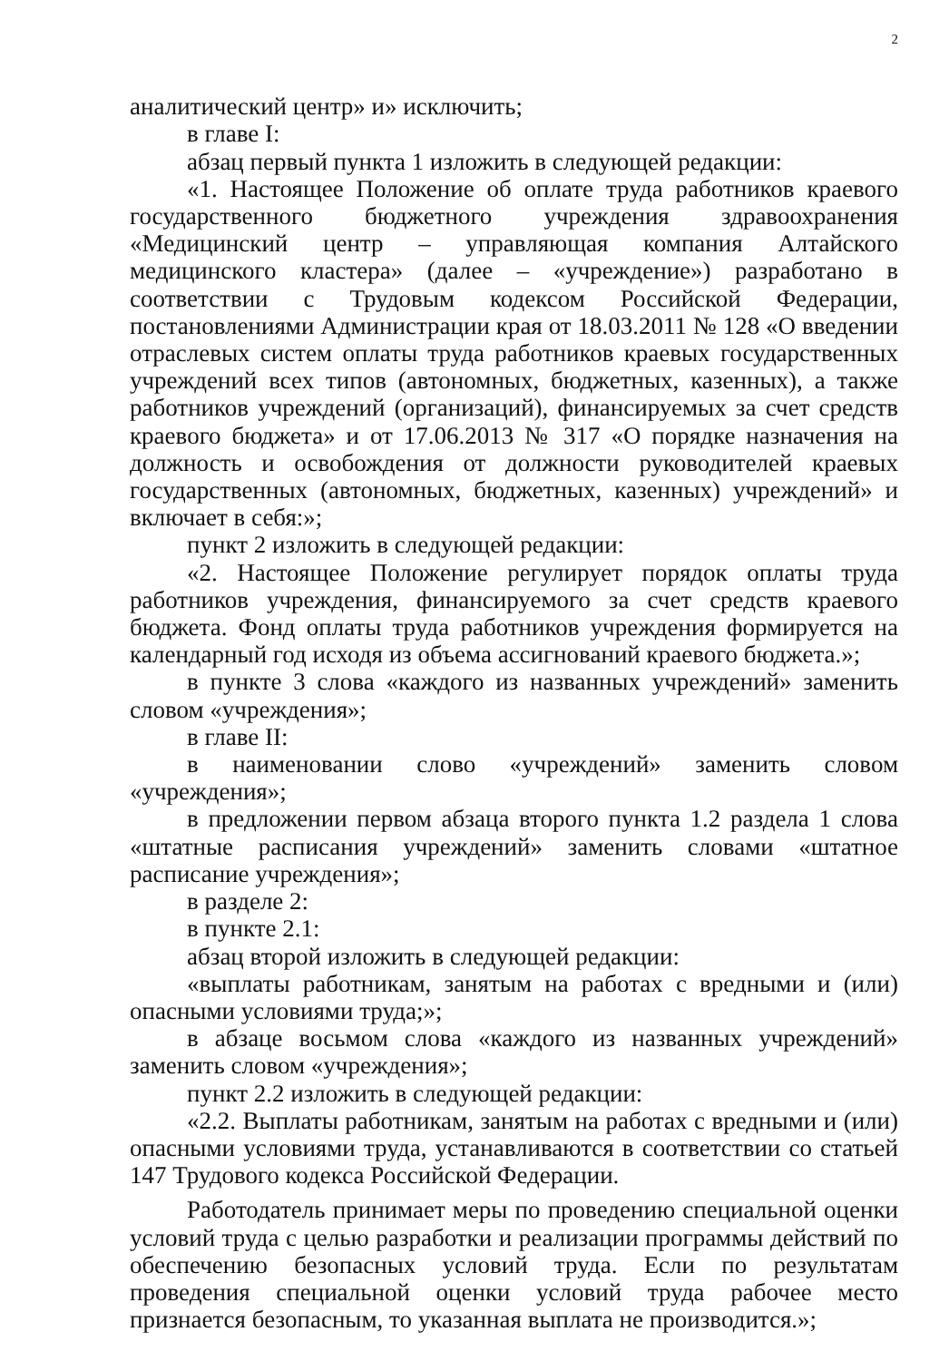2
аналитический центр» и» исключить;
в главе I:
абзац первый пункта 1 изложить в следующей редакции:
«1. Настоящее Положение об оплате труда работников краевого государственного бюджетного учреждения здравоохранения «Медицинский центр – управляющая компания Алтайского медицинского кластера» (далее – «учреждение») разработано в соответствии с Трудовым кодексом Российской Федерации, постановлениями Администрации края от 18.03.2011 № 128 «О введении отраслевых систем оплаты труда работников краевых государственных учреждений всех типов (автономных, бюджетных, казенных), а также работников учреждений (организаций), финансируемых за счет средств краевого бюджета» и от 17.06.2013 № 317 «О порядке назначения на должность и освобождения от должности руководителей краевых государственных (автономных, бюджетных, казенных) учреждений» и включает в себя:»;
пункт 2 изложить в следующей редакции:
«2. Настоящее Положение регулирует порядок оплаты труда работников учреждения, финансируемого за счет средств краевого бюджета. Фонд оплаты труда работников учреждения формируется на календарный год исходя из объема ассигнований краевого бюджета.»;
в пункте 3 слова «каждого из названных учреждений» заменить словом «учреждения»;
в главе II:
в наименовании слово «учреждений» заменить словом «учреждения»;
в предложении первом абзаца второго пункта 1.2 раздела 1 слова «штатные расписания учреждений» заменить словами «штатное расписание учреждения»;
в разделе 2:
в пункте 2.1:
абзац второй изложить в следующей редакции:
«выплаты работникам, занятым на работах с вредными и (или) опасными условиями труда;»;
в абзаце восьмом слова «каждого из названных учреждений» заменить словом «учреждения»;
пункт 2.2 изложить в следующей редакции:
«2.2. Выплаты работникам, занятым на работах с вредными и (или) опасными условиями труда, устанавливаются в соответствии со статьей 147 Трудового кодекса Российской Федерации.
Работодатель принимает меры по проведению специальной оценки условий труда с целью разработки и реализации программы действий по обеспечению безопасных условий труда. Если по результатам проведения специальной оценки условий труда рабочее место признается безопасным, то указанная выплата не производится.»;